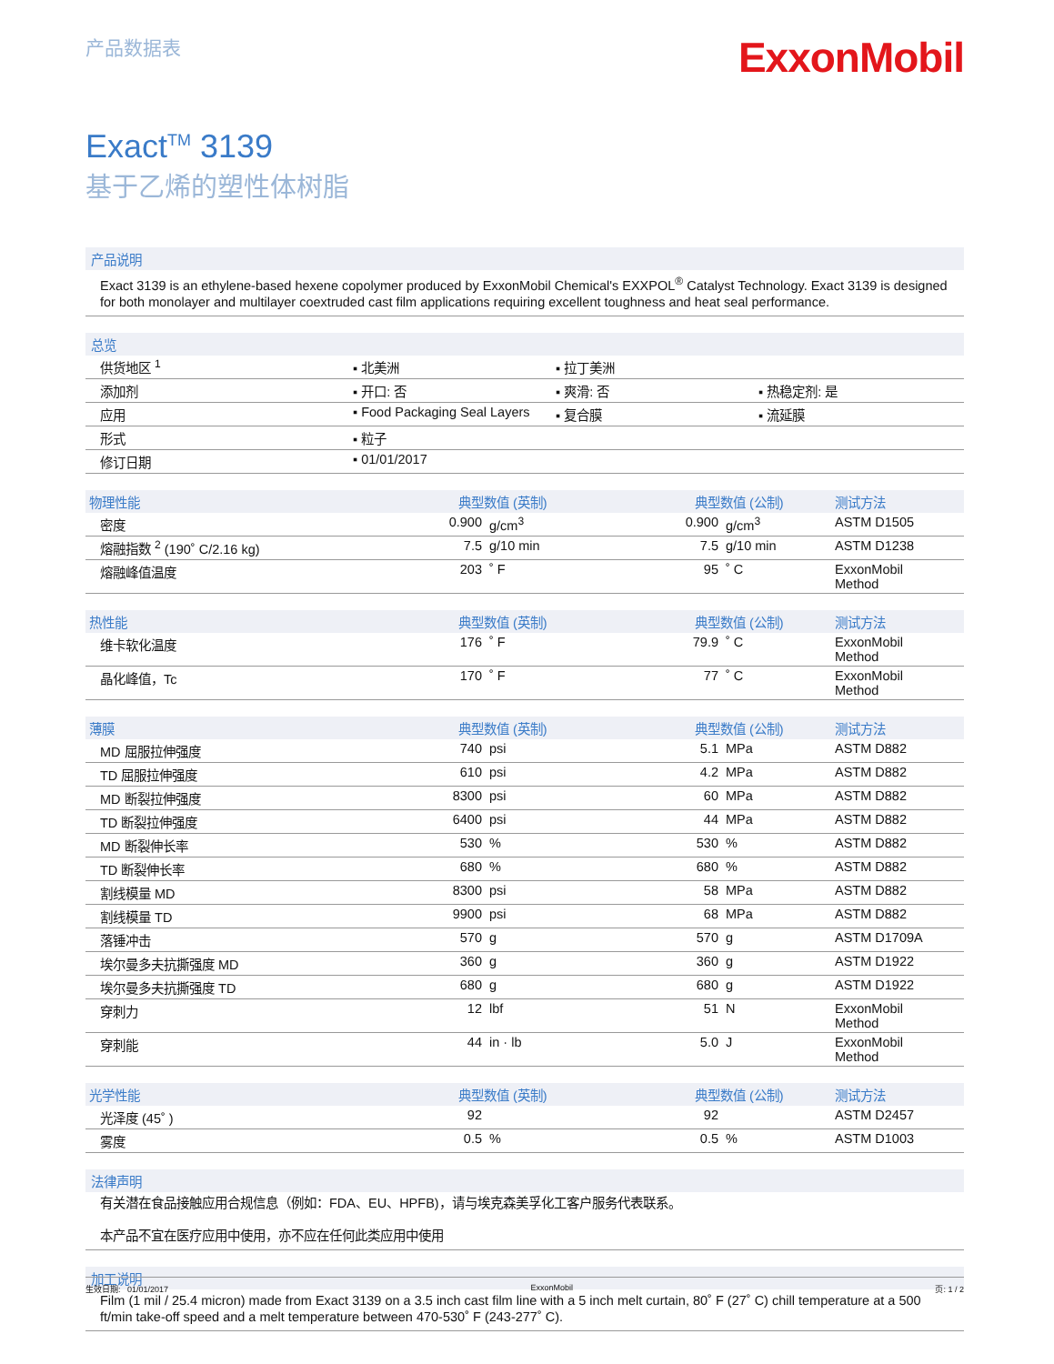产品数据表
ExxonMobil
Exact<sup>TM</sup> 3139
基于乙烯的塑性体树脂
产品说明
Exact 3139 is an ethylene-based hexene copolymer produced by ExxonMobil Chemical's EXXPOL<sup>®</sup> Catalyst Technology. Exact 3139 is designed for both monolayer and multilayer coextruded cast film applications requiring excellent toughness and heat seal performance.
总览
| 供货地区 <sup>1</sup> | ▪ 北美洲 | ▪ 拉丁美洲 | |
| 添加剂 | ▪ 开口: 否 | ▪ 爽滑: 否 | ▪ 热稳定剂: 是 |
| 应用 | ▪ Food Packaging Seal Layers | ▪ 复合膜 | ▪ 流延膜 |
| 形式 | ▪ 粒子 | | |
| 修订日期 | ▪ 01/01/2017 | | |
| 物理性能 | 典型数值 (英制) | | 典型数值 (公制) | | 测试方法 |
| --- | --- | --- | --- | --- | --- |
| 密度 | 0.900 | g/cm<sup>3</sup> | 0.900 | g/cm<sup>3</sup> | ASTM D1505 |
| 熔融指数 <sup>2</sup> (190˚ C/2.16 kg) | 7.5 | g/10 min | 7.5 | g/10 min | ASTM D1238 |
| 熔融峰值温度 | 203 | ˚ F | 95 | ˚ C | ExxonMobil Method |
| 热性能 | 典型数值 (英制) | | 典型数值 (公制) | | 测试方法 |
| 维卡软化温度 | 176 | ˚ F | 79.9 | ˚ C | ExxonMobil Method |
| 晶化峰值，Tc | 170 | ˚ F | 77 | ˚ C | ExxonMobil Method |
| 薄膜 | 典型数值 (英制) | | 典型数值 (公制) | | 测试方法 |
| MD 屈服拉伸强度 | 740 | psi | 5.1 | MPa | ASTM D882 |
| TD 屈服拉伸强度 | 610 | psi | 4.2 | MPa | ASTM D882 |
| MD 断裂拉伸强度 | 8300 | psi | 60 | MPa | ASTM D882 |
| TD 断裂拉伸强度 | 6400 | psi | 44 | MPa | ASTM D882 |
| MD 断裂伸长率 | 530 | % | 530 | % | ASTM D882 |
| TD 断裂伸长率 | 680 | % | 680 | % | ASTM D882 |
| 割线模量 MD | 8300 | psi | 58 | MPa | ASTM D882 |
| 割线模量 TD | 9900 | psi | 68 | MPa | ASTM D882 |
| 落锤冲击 | 570 | g | 570 | g | ASTM D1709A |
| 埃尔曼多夫抗撕强度 MD | 360 | g | 360 | g | ASTM D1922 |
| 埃尔曼多夫抗撕强度 TD | 680 | g | 680 | g | ASTM D1922 |
| 穿刺力 | 12 | lbf | 51 | N | ExxonMobil Method |
| 穿刺能 | 44 | in · lb | 5.0 | J | ExxonMobil Method |
| 光学性能 | 典型数值 (英制) | | 典型数值 (公制) | | 测试方法 |
| 光泽度 (45˚ ) | 92 | | 92 | | ASTM D2457 |
| 雾度 | 0.5 | % | 0.5 | % | ASTM D1003 |
法律声明
有关潜在食品接触应用合规信息（例如：FDA、EU、HPFB)，请与埃克森美孚化工客户服务代表联系。
本产品不宜在医疗应用中使用，亦不应在任何此类应用中使用
加工说明
Film (1 mil / 25.4 micron) made from Exact 3139 on a 3.5 inch cast film line with a 5 inch melt curtain, 80˚ F (27˚ C) chill temperature at a 500 ft/min take-off speed and a melt temperature between 470-530˚ F (243-277˚ C).
生效日期: 01/01/2017 ExxonMobil 页: 1 / 2